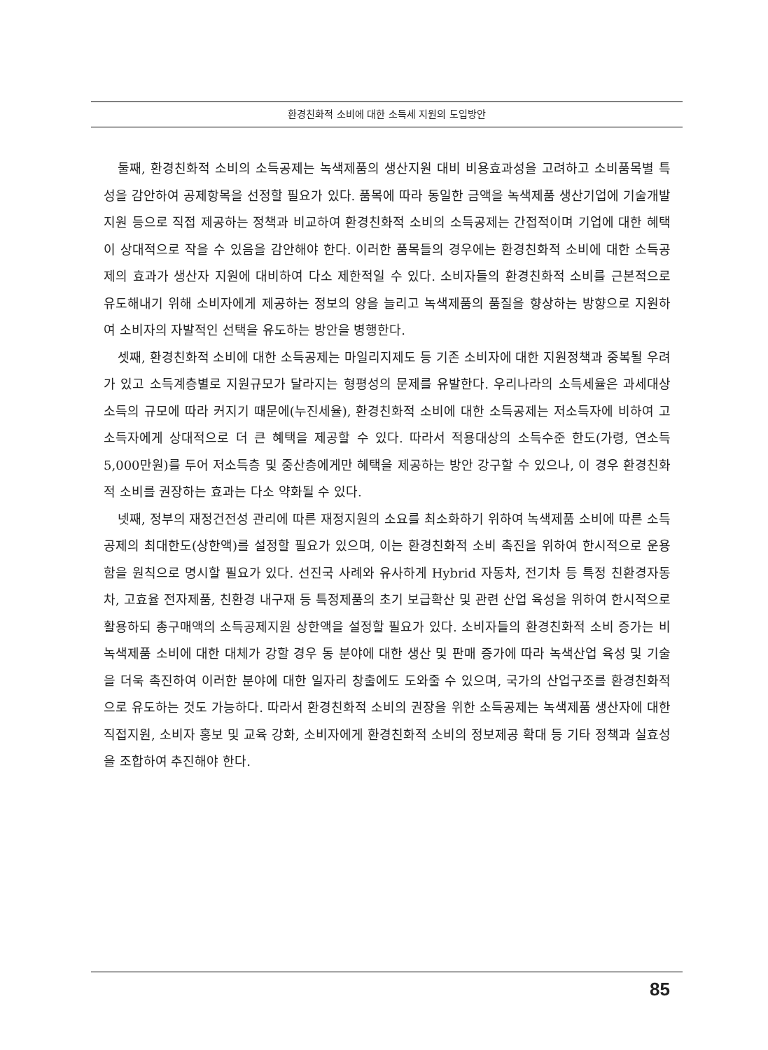환경친화적 소비에 대한 소득세 지원의 도입방안
둘째, 환경친화적 소비의 소득공제는 녹색제품의 생산지원 대비 비용효과성을 고려하고 소비품목별 특성을 감안하여 공제항목을 선정할 필요가 있다. 품목에 따라 동일한 금액을 녹색제품 생산기업에 기술개발 지원 등으로 직접 제공하는 정책과 비교하여 환경친화적 소비의 소득공제는 간접적이며 기업에 대한 혜택이 상대적으로 작을 수 있음을 감안해야 한다. 이러한 품목들의 경우에는 환경친화적 소비에 대한 소득공제의 효과가 생산자 지원에 대비하여 다소 제한적일 수 있다. 소비자들의 환경친화적 소비를 근본적으로 유도해내기 위해 소비자에게 제공하는 정보의 양을 늘리고 녹색제품의 품질을 향상하는 방향으로 지원하여 소비자의 자발적인 선택을 유도하는 방안을 병행한다.
셋째, 환경친화적 소비에 대한 소득공제는 마일리지제도 등 기존 소비자에 대한 지원정책과 중복될 우려가 있고 소득계층별로 지원규모가 달라지는 형평성의 문제를 유발한다. 우리나라의 소득세율은 과세대상 소득의 규모에 따라 커지기 때문에(누진세율), 환경친화적 소비에 대한 소득공제는 저소득자에 비하여 고소득자에게 상대적으로 더 큰 혜택을 제공할 수 있다. 따라서 적용대상의 소득수준 한도(가령, 연소득 5,000만원)를 두어 저소득층 및 중산층에게만 혜택을 제공하는 방안 강구할 수 있으나, 이 경우 환경친화적 소비를 권장하는 효과는 다소 약화될 수 있다.
넷째, 정부의 재정건전성 관리에 따른 재정지원의 소요를 최소화하기 위하여 녹색제품 소비에 따른 소득공제의 최대한도(상한액)를 설정할 필요가 있으며, 이는 환경친화적 소비 촉진을 위하여 한시적으로 운용함을 원칙으로 명시할 필요가 있다. 선진국 사례와 유사하게 Hybrid 자동차, 전기차 등 특정 친환경자동차, 고효율 전자제품, 친환경 내구재 등 특정제품의 초기 보급확산 및 관련 산업 육성을 위하여 한시적으로 활용하되 총구매액의 소득공제지원 상한액을 설정할 필요가 있다. 소비자들의 환경친화적 소비 증가는 비녹색제품 소비에 대한 대체가 강할 경우 동 분야에 대한 생산 및 판매 증가에 따라 녹색산업 육성 및 기술을 더욱 촉진하여 이러한 분야에 대한 일자리 창출에도 도와줄 수 있으며, 국가의 산업구조를 환경친화적으로 유도하는 것도 가능하다. 따라서 환경친화적 소비의 권장을 위한 소득공제는 녹색제품 생산자에 대한 직접지원, 소비자 홍보 및 교육 강화, 소비자에게 환경친화적 소비의 정보제공 확대 등 기타 정책과 실효성을 조합하여 추진해야 한다.
85